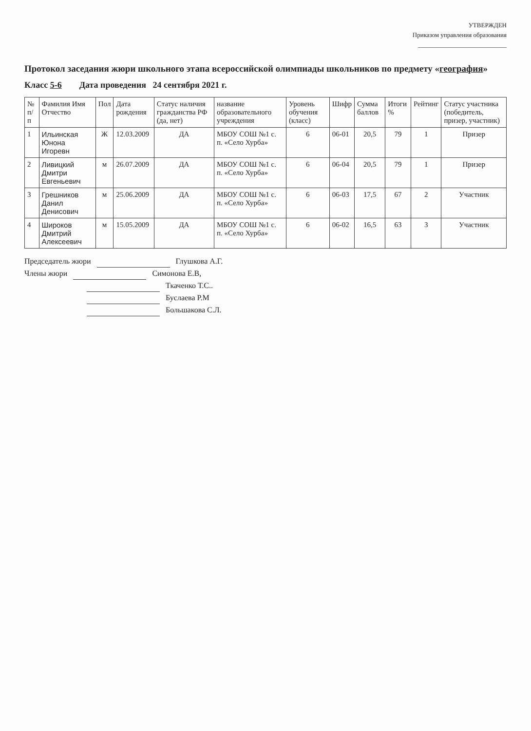УТВЕРЖДЕН
Приказом управления образования
____________________________
Протокол заседания жюри школьного этапа всероссийской олимпиады школьников по предмету «география»
Класс 5-6 Дата проведения 24 сентября 2021 г.
| № п/п | Фамилия Имя Отчество | Пол | Дата рождения | Статус наличия гражданства РФ (да, нет) | название образовательного учреждения | Уровень обучения (класс) | Шифр | Сумма баллов | Итоги % | Рейтинг | Статус участника (победитель, призер, участник) |
| --- | --- | --- | --- | --- | --- | --- | --- | --- | --- | --- | --- |
| 1 | Ильинская Юнона Игоревн | Ж | 12.03.2009 | ДА | МБОУ СОШ №1 с. п. «Село Хурба» | 6 | 06-01 | 20,5 | 79 | 1 | Призер |
| 2 | Ливицкий Дмитри Евгеньевич | м | 26.07.2009 | ДА | МБОУ СОШ №1 с. п. «Село Хурба» | 6 | 06-04 | 20,5 | 79 | 1 | Призер |
| 3 | Грешников Данил Денисович | м | 25.06.2009 | ДА | МБОУ СОШ №1 с. п. «Село Хурба» | 6 | 06-03 | 17,5 | 67 | 2 | Участник |
| 4 | Широков Дмитрий Алексеевич | м | 15.05.2009 | ДА | МБОУ СОШ №1 с. п. «Село Хурба» | 6 | 06-02 | 16,5 | 63 | 3 | Участник |
Председатель жюри Глушкова А.Г.
Члены жюри Симонова Е.В,
Ткаченко Т.С..
Буслаева Р.М
Большакова С.Л.